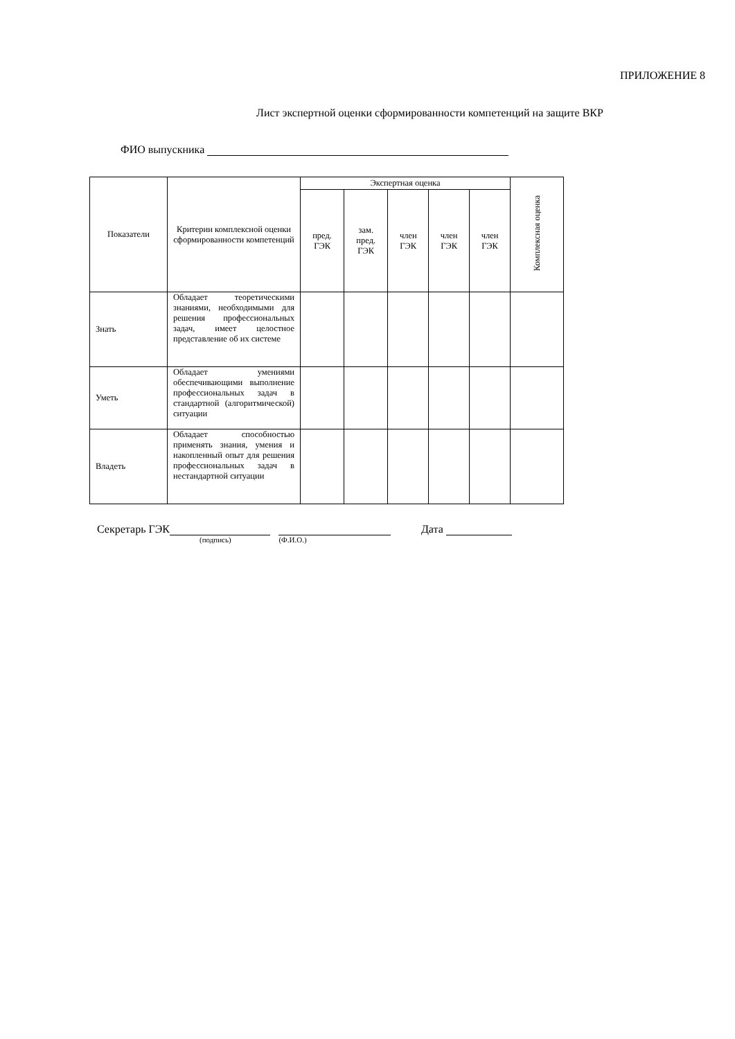ПРИЛОЖЕНИЕ 8
Лист экспертной оценки сформированности компетенций на защите ВКР
ФИО выпускника
| Показатели | Критерии комплексной оценки сформированности компетенций | Экспертная оценка | | | | | Комплексная оценка |
| --- | --- | --- | --- | --- | --- | --- | --- |
| | | пред. ГЭК | зам. пред. ГЭК | член ГЭК | член ГЭК | член ГЭК | |
| Знать | Обладает теоретическими знаниями, необходимыми для решения профессиональных задач, имеет целостное представление об их системе | | | | | | |
| Уметь | Обладает умениями обеспечивающими выполнение профессиональных задач в стандартной (алгоритмической) ситуации | | | | | | |
| Владеть | Обладает способностью применять знания, умения и накопленный опыт для решения профессиональных задач в нестандартной ситуации | | | | | | |
Секретарь ГЭК Дата
(подпись) (Ф.И.О.)